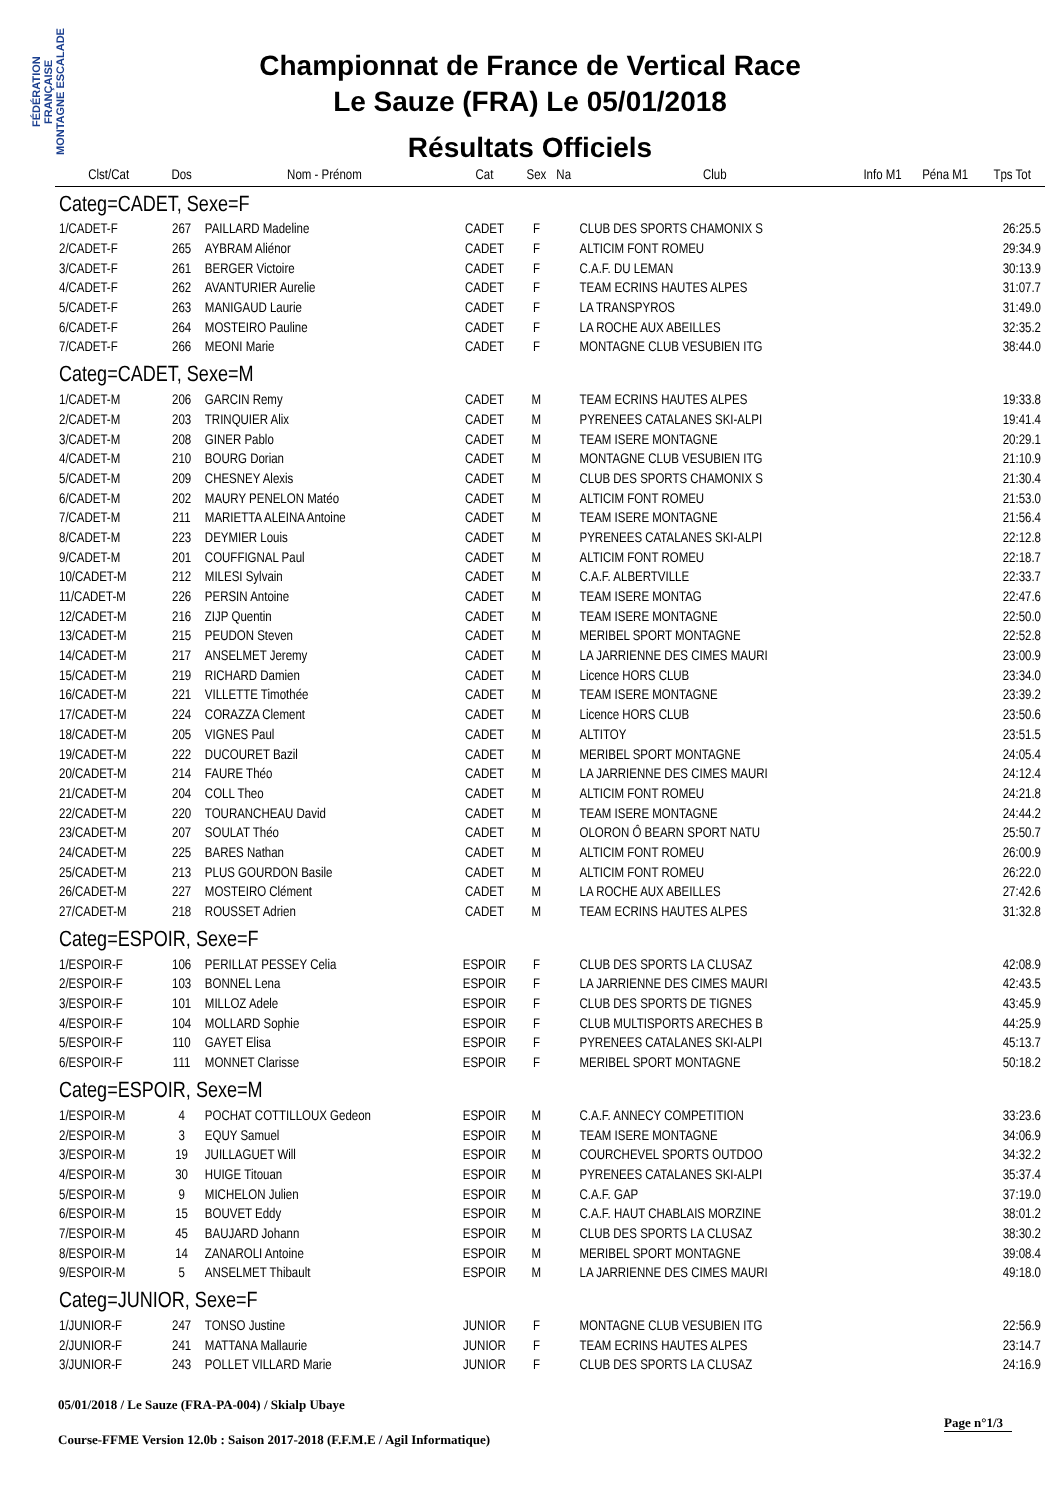FÉDÉRATION FRANÇAISE MONTAGNE ESCALADE
Championnat de France de Vertical Race
Le Sauze (FRA) Le 05/01/2018
Résultats Officiels
| Clst/Cat | Dos | Nom - Prénom | Cat | Sex | Na | Club | Info M1 | Péna M1 | Tps Tot |
| --- | --- | --- | --- | --- | --- | --- | --- | --- | --- |
| Categ=CADET, Sexe=F | | | | | | | | | |
| 1/CADET-F | 267 | PAILLARD Madeline | CADET | F | | CLUB DES SPORTS CHAMONIX S | | | 26:25.5 |
| 2/CADET-F | 265 | AYBRAM Aliénor | CADET | F | | ALTICIM FONT ROMEU | | | 29:34.9 |
| 3/CADET-F | 261 | BERGER Victoire | CADET | F | | C.A.F. DU LEMAN | | | 30:13.9 |
| 4/CADET-F | 262 | AVANTURIER Aurelie | CADET | F | | TEAM ECRINS HAUTES ALPES | | | 31:07.7 |
| 5/CADET-F | 263 | MANIGAUD Laurie | CADET | F | | LA TRANSPYROS | | | 31:49.0 |
| 6/CADET-F | 264 | MOSTEIRO Pauline | CADET | F | | LA ROCHE AUX ABEILLES | | | 32:35.2 |
| 7/CADET-F | 266 | MEONI Marie | CADET | F | | MONTAGNE CLUB VESUBIEN ITG | | | 38:44.0 |
| Categ=CADET, Sexe=M | | | | | | | | | |
| 1/CADET-M | 206 | GARCIN Remy | CADET | M | | TEAM ECRINS HAUTES ALPES | | | 19:33.8 |
| 2/CADET-M | 203 | TRINQUIER Alix | CADET | M | | PYRENEES CATALANES SKI-ALPI | | | 19:41.4 |
| 3/CADET-M | 208 | GINER Pablo | CADET | M | | TEAM ISERE MONTAGNE | | | 20:29.1 |
| 4/CADET-M | 210 | BOURG Dorian | CADET | M | | MONTAGNE CLUB VESUBIEN ITG | | | 21:10.9 |
| 5/CADET-M | 209 | CHESNEY Alexis | CADET | M | | CLUB DES SPORTS CHAMONIX S | | | 21:30.4 |
| 6/CADET-M | 202 | MAURY PENELON Matéo | CADET | M | | ALTICIM FONT ROMEU | | | 21:53.0 |
| 7/CADET-M | 211 | MARIETTA ALEINA Antoine | CADET | M | | TEAM ISERE MONTAGNE | | | 21:56.4 |
| 8/CADET-M | 223 | DEYMIER Louis | CADET | M | | PYRENEES CATALANES SKI-ALPI | | | 22:12.8 |
| 9/CADET-M | 201 | COUFFIGNAL Paul | CADET | M | | ALTICIM FONT ROMEU | | | 22:18.7 |
| 10/CADET-M | 212 | MILESI Sylvain | CADET | M | | C.A.F. ALBERTVILLE | | | 22:33.7 |
| 11/CADET-M | 226 | PERSIN Antoine | CADET | M | | TEAM ISERE MONTAG | | | 22:47.6 |
| 12/CADET-M | 216 | ZIJP Quentin | CADET | M | | TEAM ISERE MONTAGNE | | | 22:50.0 |
| 13/CADET-M | 215 | PEUDON Steven | CADET | M | | MERIBEL SPORT MONTAGNE | | | 22:52.8 |
| 14/CADET-M | 217 | ANSELMET Jeremy | CADET | M | | LA JARRIENNE DES CIMES MAURI | | | 23:00.9 |
| 15/CADET-M | 219 | RICHARD Damien | CADET | M | | Licence HORS CLUB | | | 23:34.0 |
| 16/CADET-M | 221 | VILLETTE Timothée | CADET | M | | TEAM ISERE MONTAGNE | | | 23:39.2 |
| 17/CADET-M | 224 | CORAZZA Clement | CADET | M | | Licence HORS CLUB | | | 23:50.6 |
| 18/CADET-M | 205 | VIGNES Paul | CADET | M | | ALTITOY | | | 23:51.5 |
| 19/CADET-M | 222 | DUCOURET Bazil | CADET | M | | MERIBEL SPORT MONTAGNE | | | 24:05.4 |
| 20/CADET-M | 214 | FAURE Théo | CADET | M | | LA JARRIENNE DES CIMES MAURI | | | 24:12.4 |
| 21/CADET-M | 204 | COLL Theo | CADET | M | | ALTICIM FONT ROMEU | | | 24:21.8 |
| 22/CADET-M | 220 | TOURANCHEAU David | CADET | M | | TEAM ISERE MONTAGNE | | | 24:44.2 |
| 23/CADET-M | 207 | SOULAT Théo | CADET | M | | OLORON Ô BEARN SPORT NATU | | | 25:50.7 |
| 24/CADET-M | 225 | BARES Nathan | CADET | M | | ALTICIM FONT ROMEU | | | 26:00.9 |
| 25/CADET-M | 213 | PLUS GOURDON Basile | CADET | M | | ALTICIM FONT ROMEU | | | 26:22.0 |
| 26/CADET-M | 227 | MOSTEIRO Clément | CADET | M | | LA ROCHE AUX ABEILLES | | | 27:42.6 |
| 27/CADET-M | 218 | ROUSSET Adrien | CADET | M | | TEAM ECRINS HAUTES ALPES | | | 31:32.8 |
| Categ=ESPOIR, Sexe=F | | | | | | | | | |
| 1/ESPOIR-F | 106 | PERILLAT PESSEY Celia | ESPOIR | F | | CLUB DES SPORTS LA CLUSAZ | | | 42:08.9 |
| 2/ESPOIR-F | 103 | BONNEL Lena | ESPOIR | F | | LA JARRIENNE DES CIMES MAURI | | | 42:43.5 |
| 3/ESPOIR-F | 101 | MILLOZ Adele | ESPOIR | F | | CLUB DES SPORTS DE TIGNES | | | 43:45.9 |
| 4/ESPOIR-F | 104 | MOLLARD Sophie | ESPOIR | F | | CLUB MULTISPORTS ARECHES B | | | 44:25.9 |
| 5/ESPOIR-F | 110 | GAYET Elisa | ESPOIR | F | | PYRENEES CATALANES SKI-ALPI | | | 45:13.7 |
| 6/ESPOIR-F | 111 | MONNET Clarisse | ESPOIR | F | | MERIBEL SPORT MONTAGNE | | | 50:18.2 |
| Categ=ESPOIR, Sexe=M | | | | | | | | | |
| 1/ESPOIR-M | 4 | POCHAT COTTILLOUX Gedeon | ESPOIR | M | | C.A.F. ANNECY COMPETITION | | | 33:23.6 |
| 2/ESPOIR-M | 3 | EQUY Samuel | ESPOIR | M | | TEAM ISERE MONTAGNE | | | 34:06.9 |
| 3/ESPOIR-M | 19 | JUILLAGUET Will | ESPOIR | M | | COURCHEVEL SPORTS OUTDOO | | | 34:32.2 |
| 4/ESPOIR-M | 30 | HUIGE Titouan | ESPOIR | M | | PYRENEES CATALANES SKI-ALPI | | | 35:37.4 |
| 5/ESPOIR-M | 9 | MICHELON Julien | ESPOIR | M | | C.A.F. GAP | | | 37:19.0 |
| 6/ESPOIR-M | 15 | BOUVET Eddy | ESPOIR | M | | C.A.F. HAUT CHABLAIS MORZINE | | | 38:01.2 |
| 7/ESPOIR-M | 45 | BAUJARD Johann | ESPOIR | M | | CLUB DES SPORTS LA CLUSAZ | | | 38:30.2 |
| 8/ESPOIR-M | 14 | ZANAROLI Antoine | ESPOIR | M | | MERIBEL SPORT MONTAGNE | | | 39:08.4 |
| 9/ESPOIR-M | 5 | ANSELMET Thibault | ESPOIR | M | | LA JARRIENNE DES CIMES MAURI | | | 49:18.0 |
| Categ=JUNIOR, Sexe=F | | | | | | | | | |
| 1/JUNIOR-F | 247 | TONSO Justine | JUNIOR | F | | MONTAGNE CLUB VESUBIEN ITG | | | 22:56.9 |
| 2/JUNIOR-F | 241 | MATTANA Mallaurie | JUNIOR | F | | TEAM ECRINS HAUTES ALPES | | | 23:14.7 |
| 3/JUNIOR-F | 243 | POLLET VILLARD Marie | JUNIOR | F | | CLUB DES SPORTS LA CLUSAZ | | | 24:16.9 |
05/01/2018 / Le Sauze (FRA-PA-004) / Skialp Ubaye
Page n°1/3
Course-FFME Version 12.0b : Saison 2017-2018 (F.F.M.E / Agil Informatique)